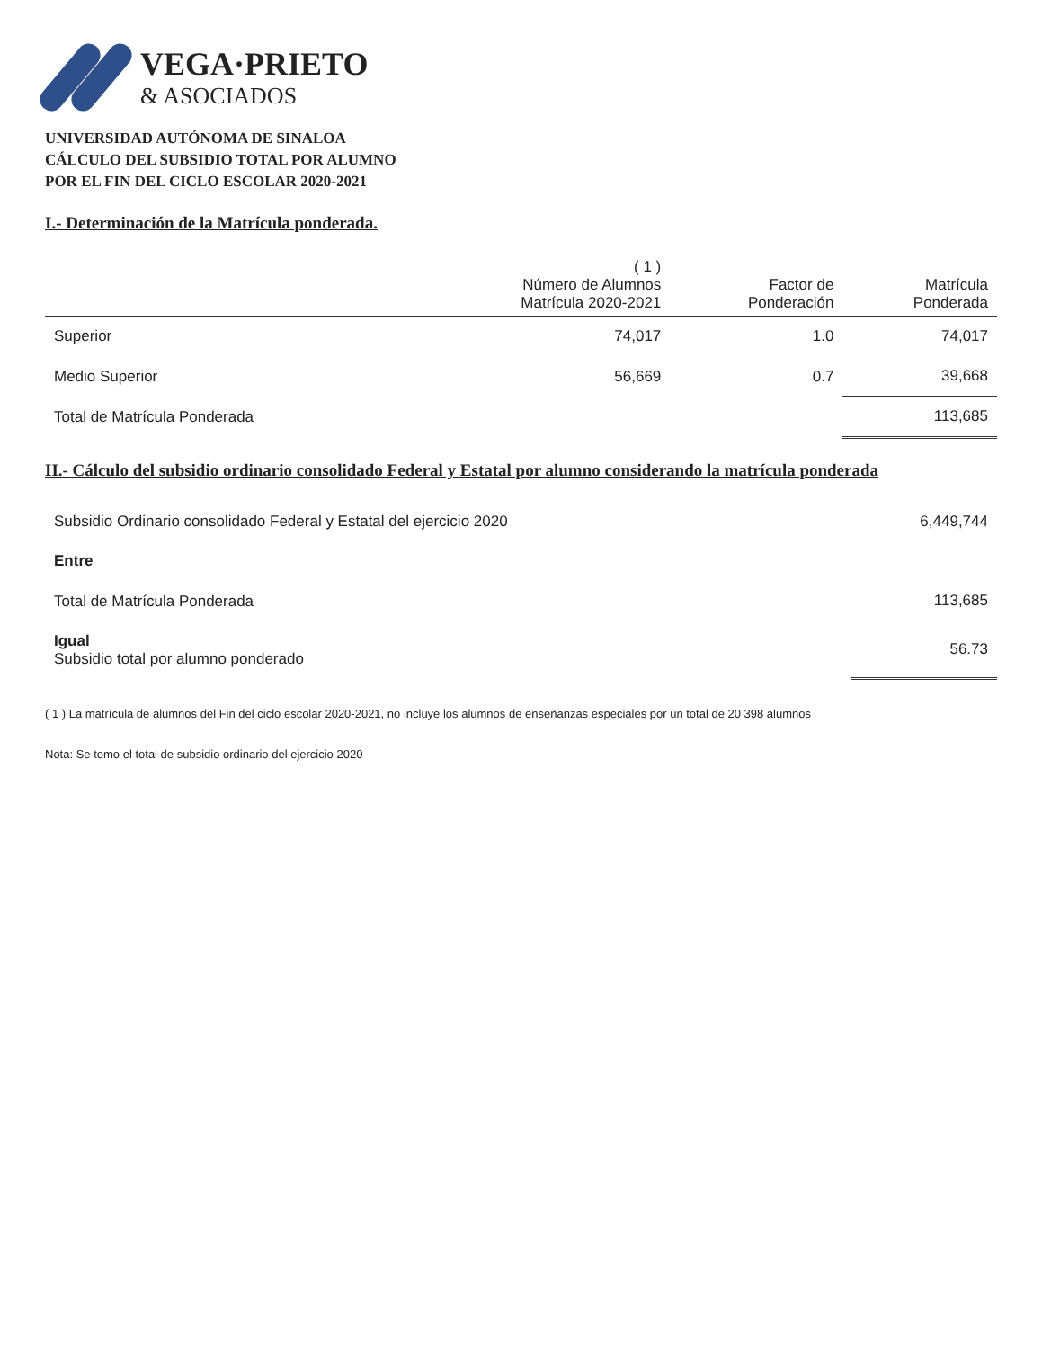VEGA·PRIETO
& ASOCIADOS
UNIVERSIDAD AUTÓNOMA DE SINALOA
CÁLCULO DEL SUBSIDIO TOTAL POR ALUMNO
POR EL FIN DEL CICLO ESCOLAR 2020-2021
I.- Determinación de la Matrícula ponderada.
| | ( 1 ) Número de Alumnos Matrícula 2020-2021 | Factor de Ponderación | Matrícula Ponderada |
| --- | --- | --- | --- |
| Superior | 74,017 | 1.0 | 74,017 |
| Medio Superior | 56,669 | 0.7 | 39,668 |
| Total de Matrícula Ponderada | | | 113,685 |
II.- Cálculo del subsidio ordinario consolidado Federal y Estatal por alumno considerando la matrícula ponderada
| Subsidio Ordinario consolidado Federal y Estatal del ejercicio 2020 | 6,449,744 |
| Entre | |
| Total de Matrícula Ponderada | 113,685 |
| Igual Subsidio total por alumno ponderado | 56.73 |
( 1 ) La matrícula de alumnos del Fin del ciclo escolar 2020-2021, no incluye los alumnos de enseñanzas especiales por un total de 20 398 alumnos
Nota: Se tomo el total de subsidio ordinario del ejercicio 2020